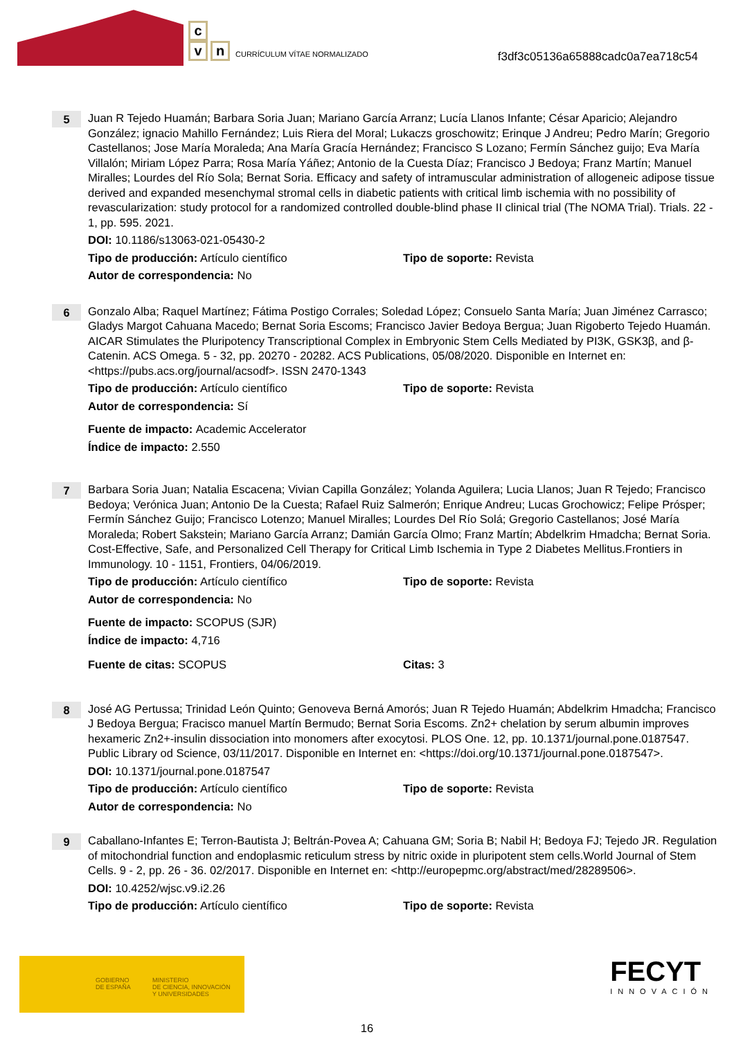c
v n
CURRÍCULUM VÍTAE NORMALIZADO
f3df3c05136a65888cadc0a7ea718c54
5
Juan R Tejedo Huamán; Barbara Soria Juan; Mariano García Arranz; Lucía Llanos Infante; César Aparicio; Alejandro González; ignacio Mahillo Fernández; Luis Riera del Moral; Lukaczs groschowitz; Erinque J Andreu; Pedro Marín; Gregorio Castellanos; Jose María Moraleda; Ana María Gracía Hernández; Francisco S Lozano; Fermín Sánchez guijo; Eva María Villalón; Miriam López Parra; Rosa María Yáñez; Antonio de la Cuesta Díaz; Francisco J Bedoya; Franz Martín; Manuel Miralles; Lourdes del Río Sola; Bernat Soria. Efficacy and safety of intramuscular administration of allogeneic adipose tissue derived and expanded mesenchymal stromal cells in diabetic patients with critical limb ischemia with no possibility of revascularization: study protocol for a randomized controlled double-blind phase II clinical trial (The NOMA Trial). Trials. 22 - 1, pp. 595. 2021.
DOI: 10.1186/s13063-021-05430-2
Tipo de producción: Artículo científico Tipo de soporte: Revista
Autor de correspondencia: No
6
Gonzalo Alba; Raquel Martínez; Fátima Postigo Corrales; Soledad López; Consuelo Santa María; Juan Jiménez Carrasco; Gladys Margot Cahuana Macedo; Bernat Soria Escoms; Francisco Javier Bedoya Bergua; Juan Rigoberto Tejedo Huamán. AICAR Stimulates the Pluripotency Transcriptional Complex in Embryonic Stem Cells Mediated by PI3K, GSK3β, and β-Catenin. ACS Omega. 5 - 32, pp. 20270 - 20282. ACS Publications, 05/08/2020. Disponible en Internet en: <https://pubs.acs.org/journal/acsodf>. ISSN 2470-1343
Tipo de producción: Artículo científico Tipo de soporte: Revista
Autor de correspondencia: Sí
Fuente de impacto: Academic Accelerator
Índice de impacto: 2.550
7
Barbara Soria Juan; Natalia Escacena; Vivian Capilla González; Yolanda Aguilera; Lucia Llanos; Juan R Tejedo; Francisco Bedoya; Verónica Juan; Antonio De la Cuesta; Rafael Ruiz Salmerón; Enrique Andreu; Lucas Grochowicz; Felipe Prósper; Fermín Sánchez Guijo; Francisco Lotenzo; Manuel Miralles; Lourdes Del Río Solá; Gregorio Castellanos; José María Moraleda; Robert Sakstein; Mariano García Arranz; Damián García Olmo; Franz Martín; Abdelkrim Hmadcha; Bernat Soria. Cost-Effective, Safe, and Personalized Cell Therapy for Critical Limb Ischemia in Type 2 Diabetes Mellitus.Frontiers in Immunology. 10 - 1151, Frontiers, 04/06/2019.
Tipo de producción: Artículo científico Tipo de soporte: Revista
Autor de correspondencia: No
Fuente de impacto: SCOPUS (SJR)
Índice de impacto: 4,716
Fuente de citas: SCOPUS Citas: 3
8
José AG Pertussa; Trinidad León Quinto; Genoveva Berná Amorós; Juan R Tejedo Huamán; Abdelkrim Hmadcha; Francisco J Bedoya Bergua; Fracisco manuel Martín Bermudo; Bernat Soria Escoms. Zn2+ chelation by serum albumin improves hexameric Zn2+-insulin dissociation into monomers after exocytosi. PLOS One. 12, pp. 10.1371/journal.pone.0187547. Public Library od Science, 03/11/2017. Disponible en Internet en: <https://doi.org/10.1371/journal.pone.0187547>.
DOI: 10.1371/journal.pone.0187547
Tipo de producción: Artículo científico Tipo de soporte: Revista
Autor de correspondencia: No
9
Caballano-Infantes E; Terron-Bautista J; Beltrán-Povea A; Cahuana GM; Soria B; Nabil H; Bedoya FJ; Tejedo JR. Regulation of mitochondrial function and endoplasmic reticulum stress by nitric oxide in pluripotent stem cells.World Journal of Stem Cells. 9 - 2, pp. 26 - 36. 02/2017. Disponible en Internet en: <http://europepmc.org/abstract/med/28289506>.
DOI: 10.4252/wjsc.v9.i2.26
Tipo de producción: Artículo científico Tipo de soporte: Revista
GOBIERNO
DE ESPAÑA
MINISTERIO
DE CIENCIA, INNOVACIÓN
Y UNIVERSIDADES
FECYT
INNOVACIÓN
16